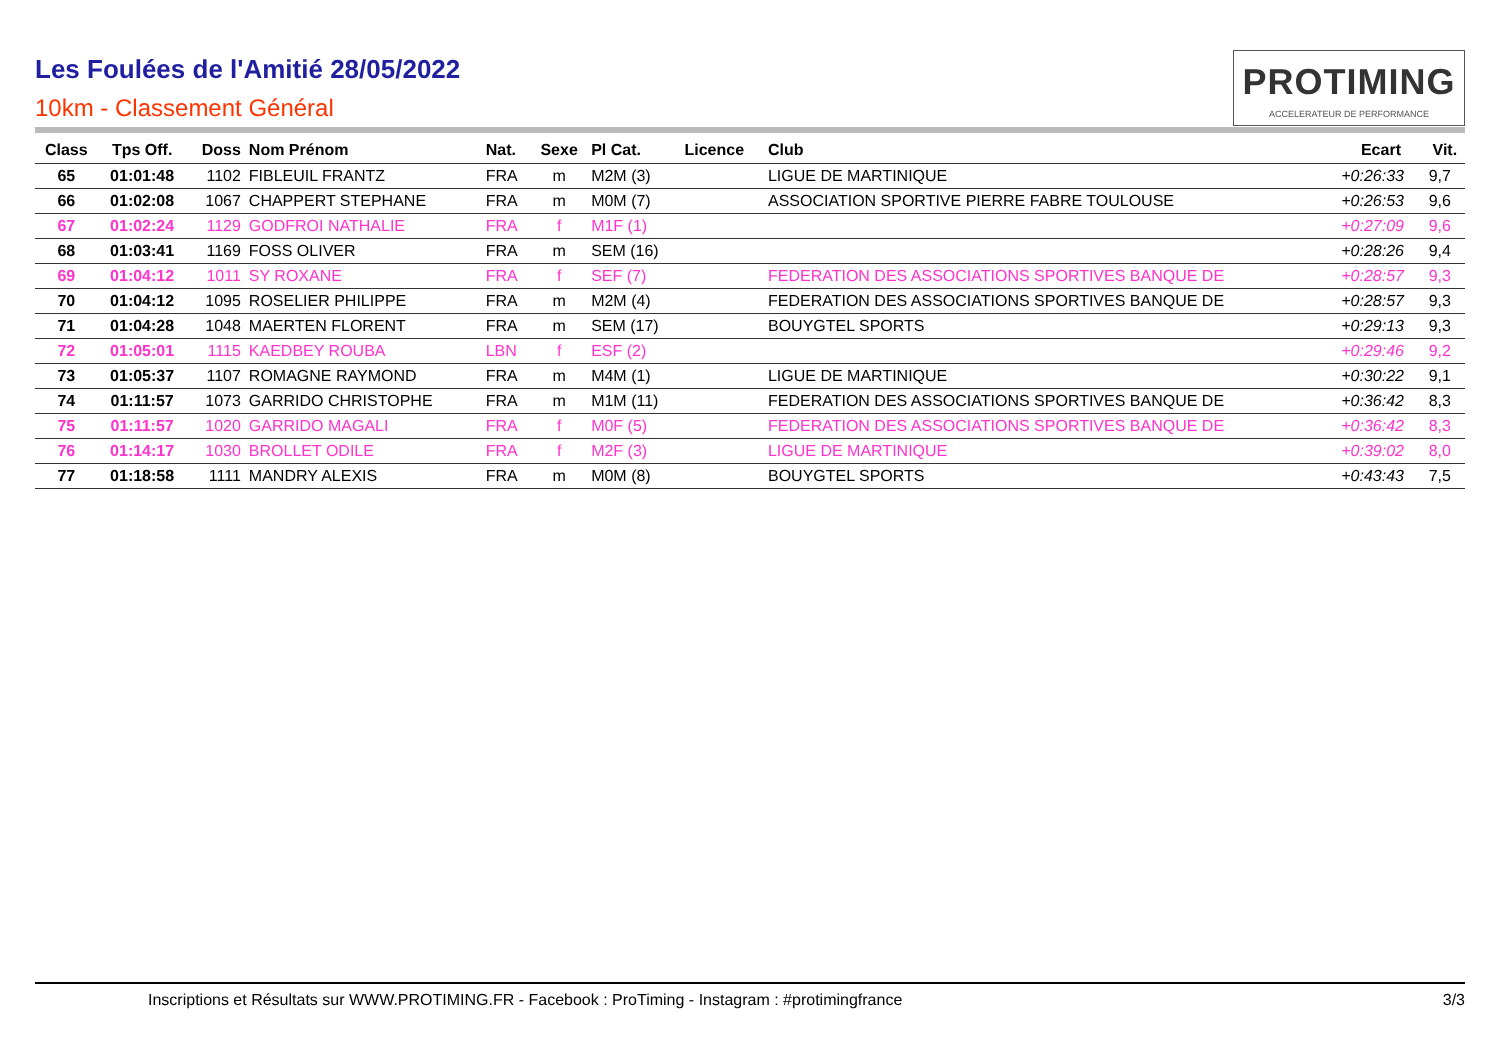Les Foulées de l'Amitié 28/05/2022
10km - Classement Général
PROTIMING
ACCELERATEUR DE PERFORMANCE
| Class | Tps Off. | Doss | Nom Prénom | Nat. | Sexe | Pl Cat. | Licence | Club | Ecart | Vit. |
| --- | --- | --- | --- | --- | --- | --- | --- | --- | --- | --- |
| 65 | 01:01:48 | 1102 | FIBLEUIL FRANTZ | FRA | m | M2M (3) | | LIGUE DE MARTINIQUE | +0:26:33 | 9,7 |
| 66 | 01:02:08 | 1067 | CHAPPERT STEPHANE | FRA | m | M0M (7) | | ASSOCIATION SPORTIVE PIERRE FABRE TOULOUSE | +0:26:53 | 9,6 |
| 67 | 01:02:24 | 1129 | GODFROI NATHALIE | FRA | f | M1F (1) | | | +0:27:09 | 9,6 |
| 68 | 01:03:41 | 1169 | FOSS OLIVER | FRA | m | SEM (16) | | | +0:28:26 | 9,4 |
| 69 | 01:04:12 | 1011 | SY ROXANE | FRA | f | SEF (7) | | FEDERATION DES ASSOCIATIONS SPORTIVES BANQUE DE | +0:28:57 | 9,3 |
| 70 | 01:04:12 | 1095 | ROSELIER PHILIPPE | FRA | m | M2M (4) | | FEDERATION DES ASSOCIATIONS SPORTIVES BANQUE DE | +0:28:57 | 9,3 |
| 71 | 01:04:28 | 1048 | MAERTEN FLORENT | FRA | m | SEM (17) | | BOUYGTEL SPORTS | +0:29:13 | 9,3 |
| 72 | 01:05:01 | 1115 | KAEDBEY ROUBA | LBN | f | ESF (2) | | | +0:29:46 | 9,2 |
| 73 | 01:05:37 | 1107 | ROMAGNE RAYMOND | FRA | m | M4M (1) | | LIGUE DE MARTINIQUE | +0:30:22 | 9,1 |
| 74 | 01:11:57 | 1073 | GARRIDO CHRISTOPHE | FRA | m | M1M (11) | | FEDERATION DES ASSOCIATIONS SPORTIVES BANQUE DE | +0:36:42 | 8,3 |
| 75 | 01:11:57 | 1020 | GARRIDO MAGALI | FRA | f | M0F (5) | | FEDERATION DES ASSOCIATIONS SPORTIVES BANQUE DE | +0:36:42 | 8,3 |
| 76 | 01:14:17 | 1030 | BROLLET ODILE | FRA | f | M2F (3) | | LIGUE DE MARTINIQUE | +0:39:02 | 8,0 |
| 77 | 01:18:58 | 1111 | MANDRY ALEXIS | FRA | m | M0M (8) | | BOUYGTEL SPORTS | +0:43:43 | 7,5 |
Inscriptions et Résultats sur WWW.PROTIMING.FR - Facebook : ProTiming - Instagram : #protimingfrance
3/3